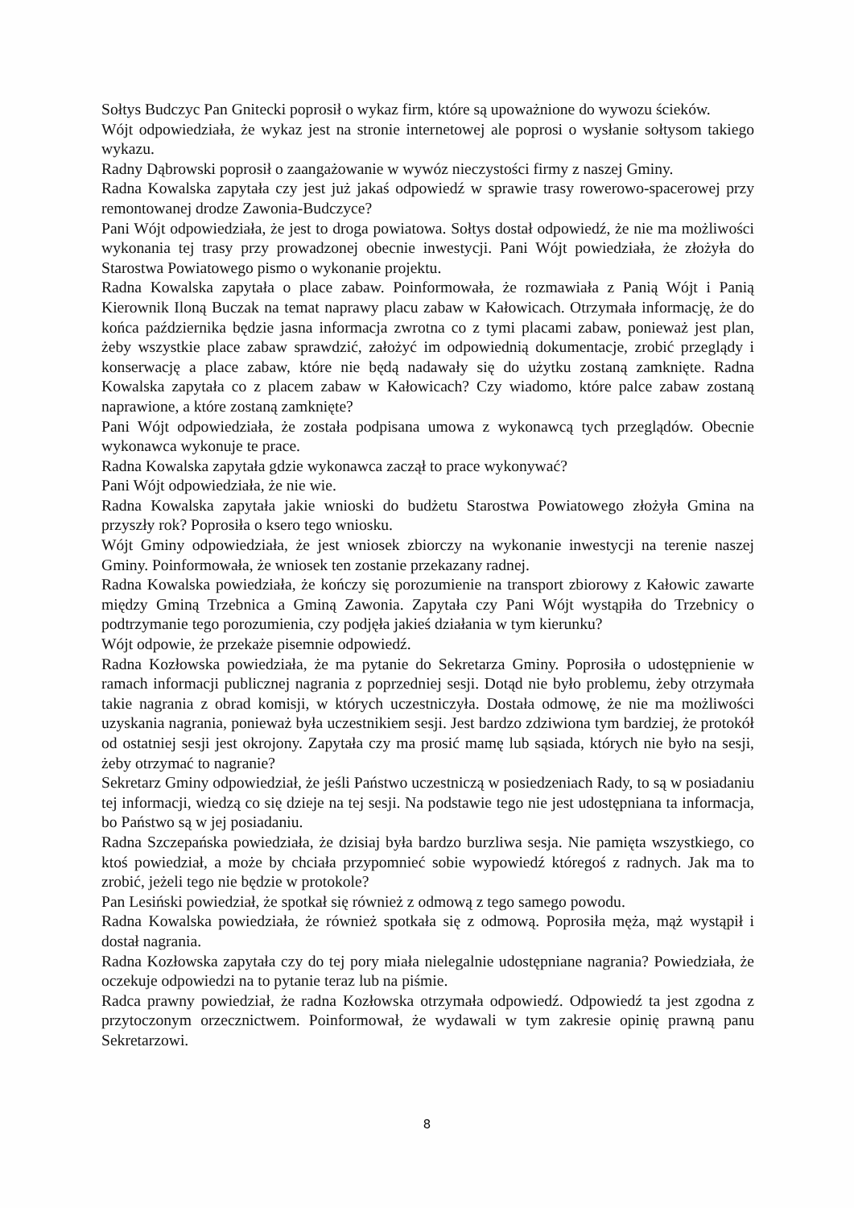Sołtys Budczyc Pan Gnitecki poprosił o wykaz firm, które są upoważnione do wywozu ścieków.
Wójt odpowiedziała, że wykaz jest na stronie internetowej ale poprosi o wysłanie sołtysom takiego wykazu.
Radny Dąbrowski poprosił o zaangażowanie w wywóz nieczystości firmy z naszej Gminy.
Radna Kowalska zapytała czy jest już jakaś odpowiedź w sprawie trasy rowerowo-spacerowej przy remontowanej drodze Zawonia-Budczyce?
Pani Wójt odpowiedziała, że jest to droga powiatowa. Sołtys dostał odpowiedź, że nie ma możliwości wykonania tej trasy przy prowadzonej obecnie inwestycji. Pani Wójt powiedziała, że złożyła do Starostwa Powiatowego pismo o wykonanie projektu.
Radna Kowalska zapytała o place zabaw. Poinformowała, że rozmawiała z Panią Wójt i Panią Kierownik Iloną Buczak na temat naprawy placu zabaw w Kałowicach. Otrzymała informację, że do końca października będzie jasna informacja zwrotna co z tymi placami zabaw, ponieważ jest plan, żeby wszystkie place zabaw sprawdzić, założyć im odpowiednią dokumentacje, zrobić przeglądy i konserwację a place zabaw, które nie będą nadawały się do użytku zostaną zamknięte. Radna Kowalska zapytała co z placem zabaw w Kałowicach? Czy wiadomo, które palce zabaw zostaną naprawione, a które zostaną zamknięte?
Pani Wójt odpowiedziała, że została podpisana umowa z wykonawcą tych przeglądów. Obecnie wykonawca wykonuje te prace.
Radna Kowalska zapytała gdzie wykonawca zaczął to prace wykonywać?
Pani Wójt odpowiedziała, że nie wie.
Radna Kowalska zapytała jakie wnioski do budżetu Starostwa Powiatowego złożyła Gmina na przyszły rok? Poprosiła o ksero tego wniosku.
Wójt Gminy odpowiedziała, że jest wniosek zbiorczy na wykonanie inwestycji na terenie naszej Gminy. Poinformowała, że wniosek ten zostanie przekazany radnej.
Radna Kowalska powiedziała, że kończy się porozumienie na transport zbiorowy z Kałowic zawarte między Gminą Trzebnica a Gminą Zawonia. Zapytała czy Pani Wójt wystąpiła do Trzebnicy o podtrzymanie tego porozumienia, czy podjęła jakieś działania w tym kierunku?
Wójt odpowie, że przekaże pisemnie odpowiedź.
Radna Kozłowska powiedziała, że ma pytanie do Sekretarza Gminy. Poprosiła o udostępnienie w ramach informacji publicznej nagrania z poprzedniej sesji. Dotąd nie było problemu, żeby otrzymała takie nagrania z obrad komisji, w których uczestniczyła. Dostała odmowę, że nie ma możliwości uzyskania nagrania, ponieważ była uczestnikiem sesji. Jest bardzo zdziwiona tym bardziej, że protokół od ostatniej sesji jest okrojony. Zapytała czy ma prosić mamę lub sąsiada, których nie było na sesji, żeby otrzymać to nagranie?
Sekretarz Gminy odpowiedział, że jeśli Państwo uczestniczą w posiedzeniach Rady, to są w posiadaniu tej informacji, wiedzą co się dzieje na tej sesji. Na podstawie tego nie jest udostępniana ta informacja, bo Państwo są w jej posiadaniu.
Radna Szczepańska powiedziała, że dzisiaj była bardzo burzliwa sesja. Nie pamięta wszystkiego, co ktoś powiedział, a może by chciała przypomnieć sobie wypowiedź któregoś z radnych. Jak ma to zrobić, jeżeli tego nie będzie w protokole?
Pan Lesiński powiedział, że spotkał się również z odmową z tego samego powodu.
Radna Kowalska powiedziała, że również spotkała się z odmową. Poprosiła męża, mąż wystąpił i dostał nagrania.
Radna Kozłowska zapytała czy do tej pory miała nielegalnie udostępniane nagrania? Powiedziała, że oczekuje odpowiedzi na to pytanie teraz lub na piśmie.
Radca prawny powiedział, że radna Kozłowska otrzymała odpowiedź. Odpowiedź ta jest zgodna z przytoczonym orzecznictwem. Poinformował, że wydawali w tym zakresie opinię prawną panu Sekretarzowi.
8